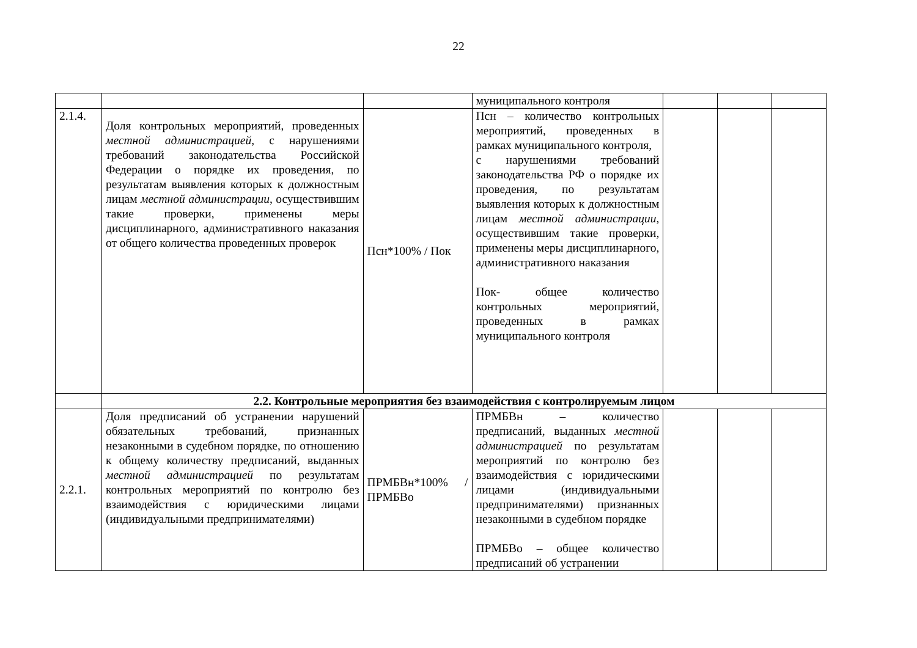22
| | | | муниципального контроля | | | |
| 2.1.4. | Доля контрольных мероприятий, проведенных местной администрацией , с нарушениями требований законодательства Российской Федерации о порядке их проведения, по результатам выявления которых к должностным лицам местной администрации , осуществившим такие проверки, применены меры дисциплинарного, административного наказания от общего количества проведенных проверок | Псн*100% / Пок | Псн – количество контрольных мероприятий, проведенных в рамках муниципального контроля, с нарушениями требований законодательства РФ о порядке их проведения, по результатам выявления которых к должностным лицам местной администрации , осуществившим такие проверки, применены меры дисциплинарного, административного наказания Пок- общее количество контрольных мероприятий, проведенных в рамках муниципального контроля | | | |
| | 2.2. Контрольные мероприятия без взаимодействия с контролируемым лицом | | | | | |
| 2.2.1. | Доля предписаний об устранении нарушений обязательных требований, признанных незаконными в судебном порядке, по отношению к общему количеству предписаний, выданных местной администрацией по результатам контрольных мероприятий по контролю без взаимодействия с юридическими лицами (индивидуальными предпринимателями) | ПРМБВн*100% / ПРМБВо | ПРМБВн – количество предписаний, выданных местной администрацией по результатам мероприятий по контролю без взаимодействия с юридическими лицами (индивидуальными предпринимателями) признанных незаконными в судебном порядке ПРМБВо – общее количество предписаний об устранении | | | |